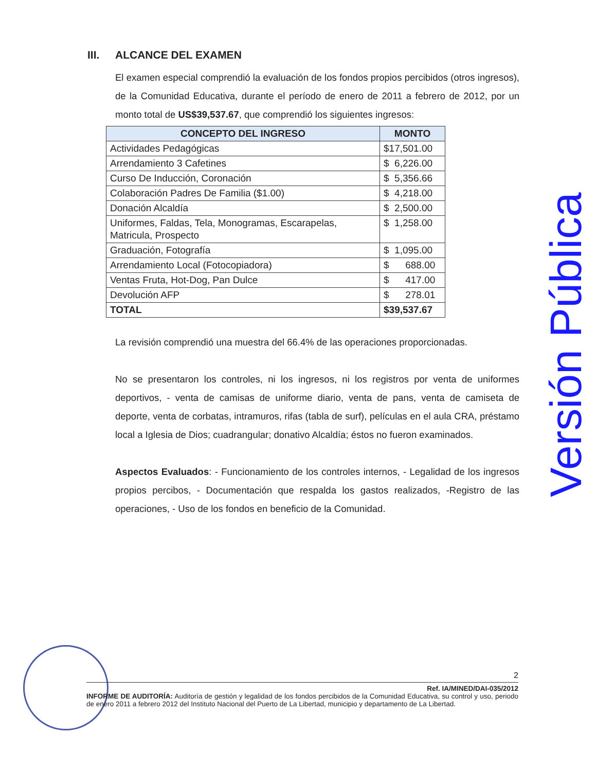III. ALCANCE DEL EXAMEN
El examen especial comprendió la evaluación de los fondos propios percibidos (otros ingresos), de la Comunidad Educativa, durante el período de enero de 2011 a febrero de 2012, por un monto total de US$39,537.67, que comprendió los siguientes ingresos:
| CONCEPTO DEL INGRESO | MONTO |
| --- | --- |
| Actividades Pedagógicas | $17,501.00 |
| Arrendamiento 3 Cafetines | $ 6,226.00 |
| Curso De Inducción, Coronación | $ 5,356.66 |
| Colaboración Padres De Familia ($1.00) | $ 4,218.00 |
| Donación Alcaldía | $ 2,500.00 |
| Uniformes, Faldas, Tela, Monogramas, Escarapelas, Matricula, Prospecto | $ 1,258.00 |
| Graduación, Fotografía | $ 1,095.00 |
| Arrendamiento Local (Fotocopiadora) | $ 688.00 |
| Ventas Fruta, Hot-Dog, Pan Dulce | $ 417.00 |
| Devolución AFP | $ 278.01 |
| TOTAL | $39,537.67 |
La revisión comprendió una muestra del 66.4% de las operaciones proporcionadas.
No se presentaron los controles, ni los ingresos, ni los registros por venta de uniformes deportivos, - venta de camisas de uniforme diario, venta de pans, venta de camiseta de deporte, venta de corbatas, intramuros, rifas (tabla de surf), películas en el aula CRA, préstamo local a Iglesia de Dios; cuadrangular; donativo Alcaldía; éstos no fueron examinados.
Aspectos Evaluados: - Funcionamiento de los controles internos, - Legalidad de los ingresos propios percibos, - Documentación que respalda los gastos realizados, -Registro de las operaciones, - Uso de los fondos en beneficio de la Comunidad.
Versión Pública
2
Ref. IA/MINED/DAI-035/2012
INFORME DE AUDITORÍA: Auditoría de gestión y legalidad de los fondos percibidos de la Comunidad Educativa, su control y uso, periodo de enero 2011 a febrero 2012 del Instituto Nacional del Puerto de La Libertad, municipio y departamento de La Libertad.